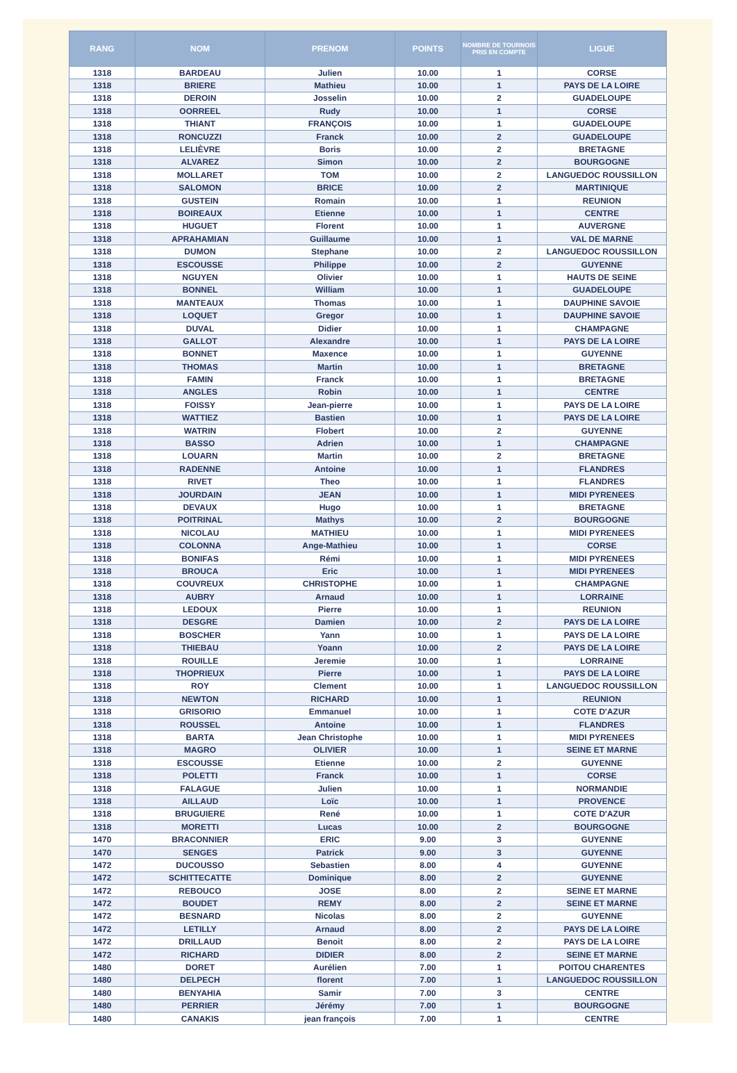| RANG | NOM | PRENOM | POINTS | NOMBRE DE TOURNOIS PRIS EN COMPTE | LIGUE |
| --- | --- | --- | --- | --- | --- |
| 1318 | BARDEAU | Julien | 10.00 | 1 | CORSE |
| 1318 | BRIERE | Mathieu | 10.00 | 1 | PAYS DE LA LOIRE |
| 1318 | DEROIN | Josselin | 10.00 | 2 | GUADELOUPE |
| 1318 | OORREEL | Rudy | 10.00 | 1 | CORSE |
| 1318 | THIANT | FRANÇOIS | 10.00 | 1 | GUADELOUPE |
| 1318 | RONCUZZI | Franck | 10.00 | 2 | GUADELOUPE |
| 1318 | LELIÈVRE | Boris | 10.00 | 2 | BRETAGNE |
| 1318 | ALVAREZ | Simon | 10.00 | 2 | BOURGOGNE |
| 1318 | MOLLARET | TOM | 10.00 | 2 | LANGUEDOC ROUSSILLON |
| 1318 | SALOMON | BRICE | 10.00 | 2 | MARTINIQUE |
| 1318 | GUSTEIN | Romain | 10.00 | 1 | REUNION |
| 1318 | BOIREAUX | Etienne | 10.00 | 1 | CENTRE |
| 1318 | HUGUET | Florent | 10.00 | 1 | AUVERGNE |
| 1318 | APRAHAMIAN | Guillaume | 10.00 | 1 | VAL DE MARNE |
| 1318 | DUMON | Stephane | 10.00 | 2 | LANGUEDOC ROUSSILLON |
| 1318 | ESCOUSSE | Philippe | 10.00 | 2 | GUYENNE |
| 1318 | NGUYEN | Olivier | 10.00 | 1 | HAUTS DE SEINE |
| 1318 | BONNEL | William | 10.00 | 1 | GUADELOUPE |
| 1318 | MANTEAUX | Thomas | 10.00 | 1 | DAUPHINE SAVOIE |
| 1318 | LOQUET | Gregor | 10.00 | 1 | DAUPHINE SAVOIE |
| 1318 | DUVAL | Didier | 10.00 | 1 | CHAMPAGNE |
| 1318 | GALLOT | Alexandre | 10.00 | 1 | PAYS DE LA LOIRE |
| 1318 | BONNET | Maxence | 10.00 | 1 | GUYENNE |
| 1318 | THOMAS | Martin | 10.00 | 1 | BRETAGNE |
| 1318 | FAMIN | Franck | 10.00 | 1 | BRETAGNE |
| 1318 | ANGLES | Robin | 10.00 | 1 | CENTRE |
| 1318 | FOISSY | Jean-pierre | 10.00 | 1 | PAYS DE LA LOIRE |
| 1318 | WATTIEZ | Bastien | 10.00 | 1 | PAYS DE LA LOIRE |
| 1318 | WATRIN | Flobert | 10.00 | 2 | GUYENNE |
| 1318 | BASSO | Adrien | 10.00 | 1 | CHAMPAGNE |
| 1318 | LOUARN | Martin | 10.00 | 2 | BRETAGNE |
| 1318 | RADENNE | Antoine | 10.00 | 1 | FLANDRES |
| 1318 | RIVET | Theo | 10.00 | 1 | FLANDRES |
| 1318 | JOURDAIN | JEAN | 10.00 | 1 | MIDI PYRENEES |
| 1318 | DEVAUX | Hugo | 10.00 | 1 | BRETAGNE |
| 1318 | POITRINAL | Mathys | 10.00 | 2 | BOURGOGNE |
| 1318 | NICOLAU | MATHIEU | 10.00 | 1 | MIDI PYRENEES |
| 1318 | COLONNA | Ange-Mathieu | 10.00 | 1 | CORSE |
| 1318 | BONIFAS | Rémi | 10.00 | 1 | MIDI PYRENEES |
| 1318 | BROUCA | Eric | 10.00 | 1 | MIDI PYRENEES |
| 1318 | COUVREUX | CHRISTOPHE | 10.00 | 1 | CHAMPAGNE |
| 1318 | AUBRY | Arnaud | 10.00 | 1 | LORRAINE |
| 1318 | LEDOUX | Pierre | 10.00 | 1 | REUNION |
| 1318 | DESGRE | Damien | 10.00 | 2 | PAYS DE LA LOIRE |
| 1318 | BOSCHER | Yann | 10.00 | 1 | PAYS DE LA LOIRE |
| 1318 | THIEBAU | Yoann | 10.00 | 2 | PAYS DE LA LOIRE |
| 1318 | ROUILLE | Jeremie | 10.00 | 1 | LORRAINE |
| 1318 | THOPRIEUX | Pierre | 10.00 | 1 | PAYS DE LA LOIRE |
| 1318 | ROY | Clement | 10.00 | 1 | LANGUEDOC ROUSSILLON |
| 1318 | NEWTON | RICHARD | 10.00 | 1 | REUNION |
| 1318 | GRISORIO | Emmanuel | 10.00 | 1 | COTE D'AZUR |
| 1318 | ROUSSEL | Antoine | 10.00 | 1 | FLANDRES |
| 1318 | BARTA | Jean Christophe | 10.00 | 1 | MIDI PYRENEES |
| 1318 | MAGRO | OLIVIER | 10.00 | 1 | SEINE ET MARNE |
| 1318 | ESCOUSSE | Etienne | 10.00 | 2 | GUYENNE |
| 1318 | POLETTI | Franck | 10.00 | 1 | CORSE |
| 1318 | FALAGUE | Julien | 10.00 | 1 | NORMANDIE |
| 1318 | AILLAUD | Loïc | 10.00 | 1 | PROVENCE |
| 1318 | BRUGUIERE | René | 10.00 | 1 | COTE D'AZUR |
| 1318 | MORETTI | Lucas | 10.00 | 2 | BOURGOGNE |
| 1470 | BRACONNIER | ERIC | 9.00 | 3 | GUYENNE |
| 1470 | SENGES | Patrick | 9.00 | 3 | GUYENNE |
| 1472 | DUCOUSSO | Sebastien | 8.00 | 4 | GUYENNE |
| 1472 | SCHITTECATTE | Dominique | 8.00 | 2 | GUYENNE |
| 1472 | REBOUCO | JOSE | 8.00 | 2 | SEINE ET MARNE |
| 1472 | BOUDET | REMY | 8.00 | 2 | SEINE ET MARNE |
| 1472 | BESNARD | Nicolas | 8.00 | 2 | GUYENNE |
| 1472 | LETILLY | Arnaud | 8.00 | 2 | PAYS DE LA LOIRE |
| 1472 | DRILLAUD | Benoit | 8.00 | 2 | PAYS DE LA LOIRE |
| 1472 | RICHARD | DIDIER | 8.00 | 2 | SEINE ET MARNE |
| 1480 | DORET | Aurélien | 7.00 | 1 | POITOU CHARENTES |
| 1480 | DELPECH | florent | 7.00 | 1 | LANGUEDOC ROUSSILLON |
| 1480 | BENYAHIA | Samir | 7.00 | 3 | CENTRE |
| 1480 | PERRIER | Jérémy | 7.00 | 1 | BOURGOGNE |
| 1480 | CANAKIS | jean françois | 7.00 | 1 | CENTRE |